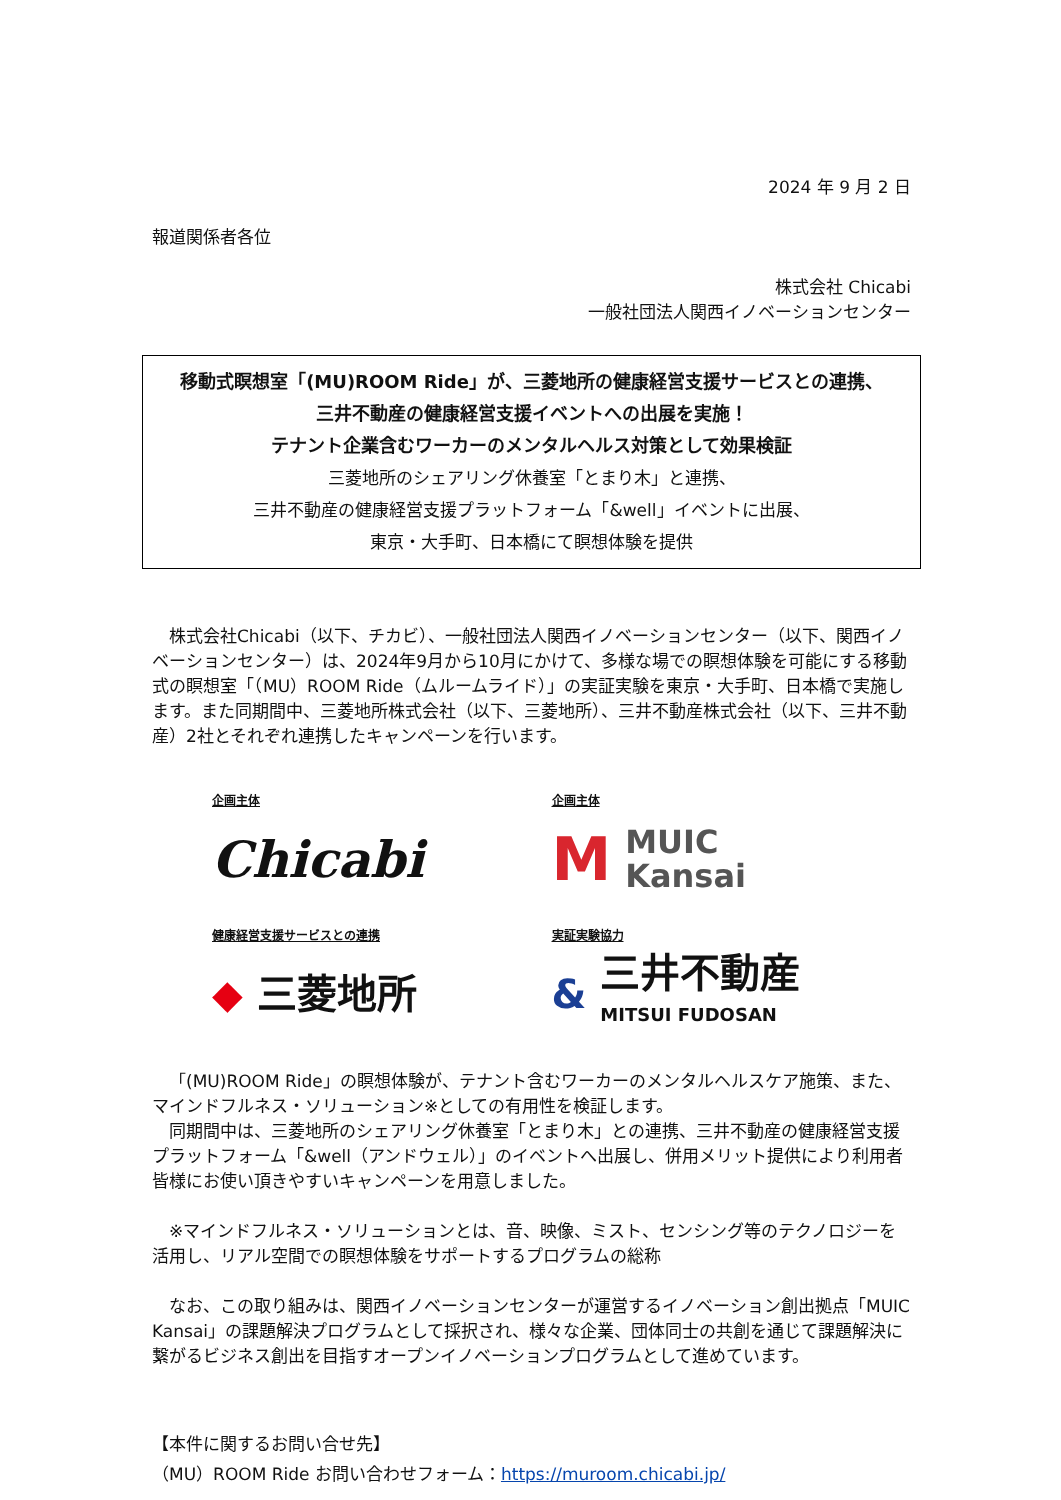2024 年 9 月 2 日
報道関係者各位
株式会社 Chicabi
一般社団法人関西イノベーションセンター
移動式瞑想室「(MU)ROOM Ride」が、三菱地所の健康経営支援サービスとの連携、
三井不動産の健康経営支援イベントへの出展を実施！
テナント企業含むワーカーのメンタルヘルス対策として効果検証
三菱地所のシェアリング休養室「とまり木」と連携、
三井不動産の健康経営支援プラットフォーム「&well」イベントに出展、
東京・大手町、日本橋にて瞑想体験を提供
株式会社Chicabi（以下、チカビ）、一般社団法人関西イノベーションセンター（以下、関西イノベーションセンター）は、2024年9月から10月にかけて、多様な場での瞑想体験を可能にする移動式の瞑想室「（MU）ROOM Ride（ムルームライド）」の実証実験を東京・大手町、日本橋で実施します。また同期間中、三菱地所株式会社（以下、三菱地所）、三井不動産株式会社（以下、三井不動産）2社とそれぞれ連携したキャンペーンを行います。
企画主体
Chicabi
企画主体
M MUIC
Kansai
健康経営支援サービスとの連携
◆ 三菱地所
実証実験協力
& 三井不動産
MITSUI FUDOSAN
「(MU)ROOM Ride」の瞑想体験が、テナント含むワーカーのメンタルヘルスケア施策、また、マインドフルネス・ソリューション※としての有用性を検証します。
同期間中は、三菱地所のシェアリング休養室「とまり木」との連携、三井不動産の健康経営支援プラットフォーム「&well（アンドウェル）」のイベントへ出展し、併用メリット提供により利用者皆様にお使い頂きやすいキャンペーンを用意しました。
※マインドフルネス・ソリューションとは、音、映像、ミスト、センシング等のテクノロジーを活用し、リアル空間での瞑想体験をサポートするプログラムの総称
なお、この取り組みは、関西イノベーションセンターが運営するイノベーション創出拠点「MUIC Kansai」の課題解決プログラムとして採択され、様々な企業、団体同士の共創を通じて課題解決に繋がるビジネス創出を目指すオープンイノベーションプログラムとして進めています。
【本件に関するお問い合せ先】
（MU）ROOM Ride お問い合わせフォーム：https://muroom.chicabi.jp/